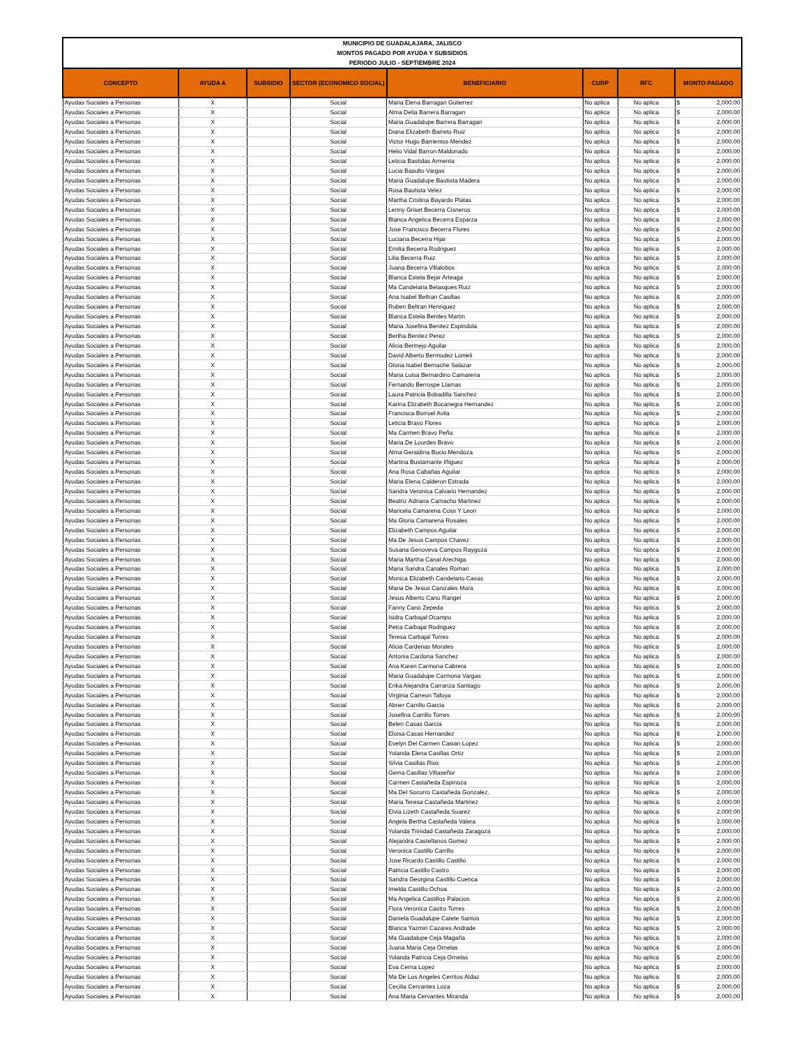| MUNICIPIO DE GUADALAJARA, JALISCO | | | | | | | |
| --- | --- | --- | --- | --- | --- | --- | --- |
| MONTOS PAGADO POR AYUDA Y SUBSIDIOS | | | | | | | |
| PERIODO JULIO - SEPTIEMBRE 2024 | | | | | | | |
| CONCEPTO | AYUDA A | SUBSIDIO | SECTOR (ECONOMICO SOCIAL) | BENEFICIARIO | CURP | RFC | MONTO PAGADO |
| Ayudas Sociales a Personas | X | | Social | Maria Elena Barragan Gutierrez | No aplica | No aplica | $ 2,000.00 |
| Ayudas Sociales a Personas | X | | Social | Alma Delia Barrera Barragan | No aplica | No aplica | $ 2,000.00 |
| Ayudas Sociales a Personas | X | | Social | Maria Guadalupe Barrera Barragan | No aplica | No aplica | $ 2,000.00 |
| Ayudas Sociales a Personas | X | | Social | Diana Elizabeth Barreto Ruiz | No aplica | No aplica | $ 2,000.00 |
| Ayudas Sociales a Personas | X | | Social | Victor Hugo Barrientos Mendez | No aplica | No aplica | $ 2,000.00 |
| Ayudas Sociales a Personas | X | | Social | Helio Vidal Barron Maldonado | No aplica | No aplica | $ 2,000.00 |
| Ayudas Sociales a Personas | X | | Social | Leticia Bastidas Armenta | No aplica | No aplica | $ 2,000.00 |
| Ayudas Sociales a Personas | X | | Social | Lucia Basulto Vargas | No aplica | No aplica | $ 2,000.00 |
| Ayudas Sociales a Personas | X | | Social | Maria Guadalupe Bautista Madera | No aplica | No aplica | $ 2,000.00 |
| Ayudas Sociales a Personas | X | | Social | Rosa Bautista Velez | No aplica | No aplica | $ 2,000.00 |
| Ayudas Sociales a Personas | X | | Social | Martha Cristina Bayardo Platas | No aplica | No aplica | $ 2,000.00 |
| Ayudas Sociales a Personas | X | | Social | Lenny Griset Becerra Cisneros | No aplica | No aplica | $ 2,000.00 |
| Ayudas Sociales a Personas | X | | Social | Blanca Angelica Becerra Esparza | No aplica | No aplica | $ 2,000.00 |
| Ayudas Sociales a Personas | X | | Social | Jose Francisco Becerra Flores | No aplica | No aplica | $ 2,000.00 |
| Ayudas Sociales a Personas | X | | Social | Luciana Becerra Hijar | No aplica | No aplica | $ 2,000.00 |
| Ayudas Sociales a Personas | X | | Social | Emilia Becerra Rodriguez | No aplica | No aplica | $ 2,000.00 |
| Ayudas Sociales a Personas | X | | Social | Lilia Becerra Ruiz | No aplica | No aplica | $ 2,000.00 |
| Ayudas Sociales a Personas | X | | Social | Juana Becerra Villalobos | No aplica | No aplica | $ 2,000.00 |
| Ayudas Sociales a Personas | X | | Social | Blanca Estela Bejar Arteaga | No aplica | No aplica | $ 2,000.00 |
| Ayudas Sociales a Personas | X | | Social | Ma Candelaria Belasques Ruiz | No aplica | No aplica | $ 2,000.00 |
| Ayudas Sociales a Personas | X | | Social | Ana Isabel Beltran Casillas | No aplica | No aplica | $ 2,000.00 |
| Ayudas Sociales a Personas | X | | Social | Ruben Beltran Henriquez | No aplica | No aplica | $ 2,000.00 |
| Ayudas Sociales a Personas | X | | Social | Blanca Estela Benites Martin | No aplica | No aplica | $ 2,000.00 |
| Ayudas Sociales a Personas | X | | Social | Maria Josefina Benitez Espindola | No aplica | No aplica | $ 2,000.00 |
| Ayudas Sociales a Personas | X | | Social | Bertha Benitez Perez | No aplica | No aplica | $ 2,000.00 |
| Ayudas Sociales a Personas | X | | Social | Alicia Bermejo Aguilar | No aplica | No aplica | $ 2,000.00 |
| Ayudas Sociales a Personas | X | | Social | David Alberto Bermudez Lomeli | No aplica | No aplica | $ 2,000.00 |
| Ayudas Sociales a Personas | X | | Social | Gloria Isabel Bernache Salazar | No aplica | No aplica | $ 2,000.00 |
| Ayudas Sociales a Personas | X | | Social | Maria Luisa Bernardino Camarena | No aplica | No aplica | $ 2,000.00 |
| Ayudas Sociales a Personas | X | | Social | Fernando Berrospe Llamas | No aplica | No aplica | $ 2,000.00 |
| Ayudas Sociales a Personas | X | | Social | Laura Patricia Bobadilla Sanchez | No aplica | No aplica | $ 2,000.00 |
| Ayudas Sociales a Personas | X | | Social | Karina Elizabeth Bocanegra Hernandez | No aplica | No aplica | $ 2,000.00 |
| Ayudas Sociales a Personas | X | | Social | Francisca Borroel Avila | No aplica | No aplica | $ 2,000.00 |
| Ayudas Sociales a Personas | X | | Social | Leticia Bravo Flores | No aplica | No aplica | $ 2,000.00 |
| Ayudas Sociales a Personas | X | | Social | Ma Carmen Bravo Peña | No aplica | No aplica | $ 2,000.00 |
| Ayudas Sociales a Personas | X | | Social | Maria De Lourdes Bravo | No aplica | No aplica | $ 2,000.00 |
| Ayudas Sociales a Personas | X | | Social | Alma Geraldina Bucio Mendoza | No aplica | No aplica | $ 2,000.00 |
| Ayudas Sociales a Personas | X | | Social | Martina Bustamante Iñiguez | No aplica | No aplica | $ 2,000.00 |
| Ayudas Sociales a Personas | X | | Social | Ana Rosa Cabañas Aguilar | No aplica | No aplica | $ 2,000.00 |
| Ayudas Sociales a Personas | X | | Social | Maria Elena Calderon Estrada | No aplica | No aplica | $ 2,000.00 |
| Ayudas Sociales a Personas | X | | Social | Sandra Veronica Calvario Hernandez | No aplica | No aplica | $ 2,000.00 |
| Ayudas Sociales a Personas | X | | Social | Beatriz Adriana Camacho Martinez | No aplica | No aplica | $ 2,000.00 |
| Ayudas Sociales a Personas | X | | Social | Maricela Camarena Coss Y Leon | No aplica | No aplica | $ 2,000.00 |
| Ayudas Sociales a Personas | X | | Social | Ma Gloria Camarena Rosales | No aplica | No aplica | $ 2,000.00 |
| Ayudas Sociales a Personas | X | | Social | Elizabeth Campos Aguilar | No aplica | No aplica | $ 2,000.00 |
| Ayudas Sociales a Personas | X | | Social | Ma De Jesus Campos Chavez | No aplica | No aplica | $ 2,000.00 |
| Ayudas Sociales a Personas | X | | Social | Susana Genoveva Campos Raygoza | No aplica | No aplica | $ 2,000.00 |
| Ayudas Sociales a Personas | X | | Social | Maria Martha Canal Arechiga | No aplica | No aplica | $ 2,000.00 |
| Ayudas Sociales a Personas | X | | Social | Maria Sandra Canales Roman | No aplica | No aplica | $ 2,000.00 |
| Ayudas Sociales a Personas | X | | Social | Monica Elizabeth Candelario Casas | No aplica | No aplica | $ 2,000.00 |
| Ayudas Sociales a Personas | X | | Social | Maria De Jesus Canizales Mora | No aplica | No aplica | $ 2,000.00 |
| Ayudas Sociales a Personas | X | | Social | Jesus Alberto Cano Rangel | No aplica | No aplica | $ 2,000.00 |
| Ayudas Sociales a Personas | X | | Social | Fanny Cano Zepeda | No aplica | No aplica | $ 2,000.00 |
| Ayudas Sociales a Personas | X | | Social | Isidra Carbajal Ocampo | No aplica | No aplica | $ 2,000.00 |
| Ayudas Sociales a Personas | X | | Social | Petra Carbajal Rodriguez | No aplica | No aplica | $ 2,000.00 |
| Ayudas Sociales a Personas | X | | Social | Teresa Carbajal Torres | No aplica | No aplica | $ 2,000.00 |
| Ayudas Sociales a Personas | X | | Social | Alicia Cardenas Morales | No aplica | No aplica | $ 2,000.00 |
| Ayudas Sociales a Personas | X | | Social | Antonia Cardona Sanchez | No aplica | No aplica | $ 2,000.00 |
| Ayudas Sociales a Personas | X | | Social | Ana Karen Carmona Cabrera | No aplica | No aplica | $ 2,000.00 |
| Ayudas Sociales a Personas | X | | Social | Maria Guadalupe Carmona Vargas | No aplica | No aplica | $ 2,000.00 |
| Ayudas Sociales a Personas | X | | Social | Erika Alejandra Carranza Santiago | No aplica | No aplica | $ 2,000.00 |
| Ayudas Sociales a Personas | X | | Social | Virginia Carreon Tafoya | No aplica | No aplica | $ 2,000.00 |
| Ayudas Sociales a Personas | X | | Social | Abner Carrillo Garcia | No aplica | No aplica | $ 2,000.00 |
| Ayudas Sociales a Personas | X | | Social | Josefina Carrillo Torres | No aplica | No aplica | $ 2,000.00 |
| Ayudas Sociales a Personas | X | | Social | Belen Casas Garcia | No aplica | No aplica | $ 2,000.00 |
| Ayudas Sociales a Personas | X | | Social | Eloisa Casas Hernandez | No aplica | No aplica | $ 2,000.00 |
| Ayudas Sociales a Personas | X | | Social | Evelyn Del Carmen Casian Lopez | No aplica | No aplica | $ 2,000.00 |
| Ayudas Sociales a Personas | X | | Social | Yolanda Elena Casillas Ortiz | No aplica | No aplica | $ 2,000.00 |
| Ayudas Sociales a Personas | X | | Social | Silvia Casillas Rios | No aplica | No aplica | $ 2,000.00 |
| Ayudas Sociales a Personas | X | | Social | Gema Casillas Villaseñor | No aplica | No aplica | $ 2,000.00 |
| Ayudas Sociales a Personas | X | | Social | Carmen Castañeda Espinoza | No aplica | No aplica | $ 2,000.00 |
| Ayudas Sociales a Personas | X | | Social | Ma Del Socorro Castañeda Gonzalez. | No aplica | No aplica | $ 2,000.00 |
| Ayudas Sociales a Personas | X | | Social | Maria Teresa Castañeda Martinez | No aplica | No aplica | $ 2,000.00 |
| Ayudas Sociales a Personas | X | | Social | Elvia Lizeth Castañeda Suarez | No aplica | No aplica | $ 2,000.00 |
| Ayudas Sociales a Personas | X | | Social | Angela Bertha Castañeda Valera | No aplica | No aplica | $ 2,000.00 |
| Ayudas Sociales a Personas | X | | Social | Yolanda Trinidad Castañeda Zaragoza | No aplica | No aplica | $ 2,000.00 |
| Ayudas Sociales a Personas | X | | Social | Alejandra Castellanos Gomez | No aplica | No aplica | $ 2,000.00 |
| Ayudas Sociales a Personas | X | | Social | Veronica Castillo Carrillo | No aplica | No aplica | $ 2,000.00 |
| Ayudas Sociales a Personas | X | | Social | Jose Ricardo Castillo Castillo | No aplica | No aplica | $ 2,000.00 |
| Ayudas Sociales a Personas | X | | Social | Patricia Castillo Castro | No aplica | No aplica | $ 2,000.00 |
| Ayudas Sociales a Personas | X | | Social | Sandra Georgina Castillo Cuenca | No aplica | No aplica | $ 2,000.00 |
| Ayudas Sociales a Personas | X | | Social | Imelda Castillo Ochoa | No aplica | No aplica | $ 2,000.00 |
| Ayudas Sociales a Personas | X | | Social | Ma Angelica Castillos Palacios | No aplica | No aplica | $ 2,000.00 |
| Ayudas Sociales a Personas | X | | Social | Flora Veronica Castro Torres | No aplica | No aplica | $ 2,000.00 |
| Ayudas Sociales a Personas | X | | Social | Daniela Guadalupe Catete Santos | No aplica | No aplica | $ 2,000.00 |
| Ayudas Sociales a Personas | X | | Social | Blanca Yazmin Cazares Andrade | No aplica | No aplica | $ 2,000.00 |
| Ayudas Sociales a Personas | X | | Social | Ma Guadalupe Ceja Magaña | No aplica | No aplica | $ 2,000.00 |
| Ayudas Sociales a Personas | X | | Social | Juana Maria Ceja Ornelas | No aplica | No aplica | $ 2,000.00 |
| Ayudas Sociales a Personas | X | | Social | Yolanda Patricia Ceja Ornelas | No aplica | No aplica | $ 2,000.00 |
| Ayudas Sociales a Personas | X | | Social | Eva Cerna Lopez | No aplica | No aplica | $ 2,000.00 |
| Ayudas Sociales a Personas | X | | Social | Ma De Los Angeles Cerritos Aldaz | No aplica | No aplica | $ 2,000.00 |
| Ayudas Sociales a Personas | X | | Social | Cecilia Cervantes Loza | No aplica | No aplica | $ 2,000.00 |
| Ayudas Sociales a Personas | X | | Social | Ana Maria Cervantes Miranda | No aplica | No aplica | $ 2,000.00 |